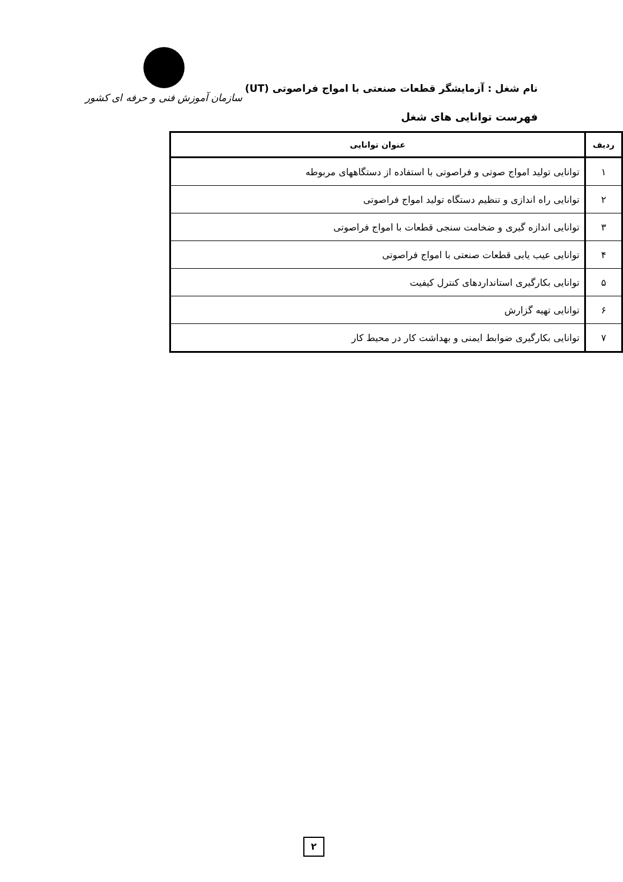نام شغل : آزمایشگر قطعات صنعتی با امواج فراصوتی (UT)
فهرست توانایی های شغل
سازمان آموزش فنی و حرفه ای کشور
| ردیف | عنوان توانایی |
| --- | --- |
| ۱ | توانایی تولید امواج صوتی و فراصوتی با استفاده از دستگاههای مربوطه |
| ۲ | توانایی راه اندازی و تنظیم دستگاه تولید امواج فراصوتی |
| ۳ | توانایی اندازه گیری و ضخامت سنجی قطعات با امواج فراصوتی |
| ۴ | توانایی عیب یابی قطعات صنعتی با امواج فراصوتی |
| ۵ | توانایی بکارگیری استانداردهای کنترل کیفیت |
| ۶ | توانایی تهیه گزارش |
| ۷ | توانایی بکارگیری ضوابط ایمنی و بهداشت کار در محیط کار |
۲